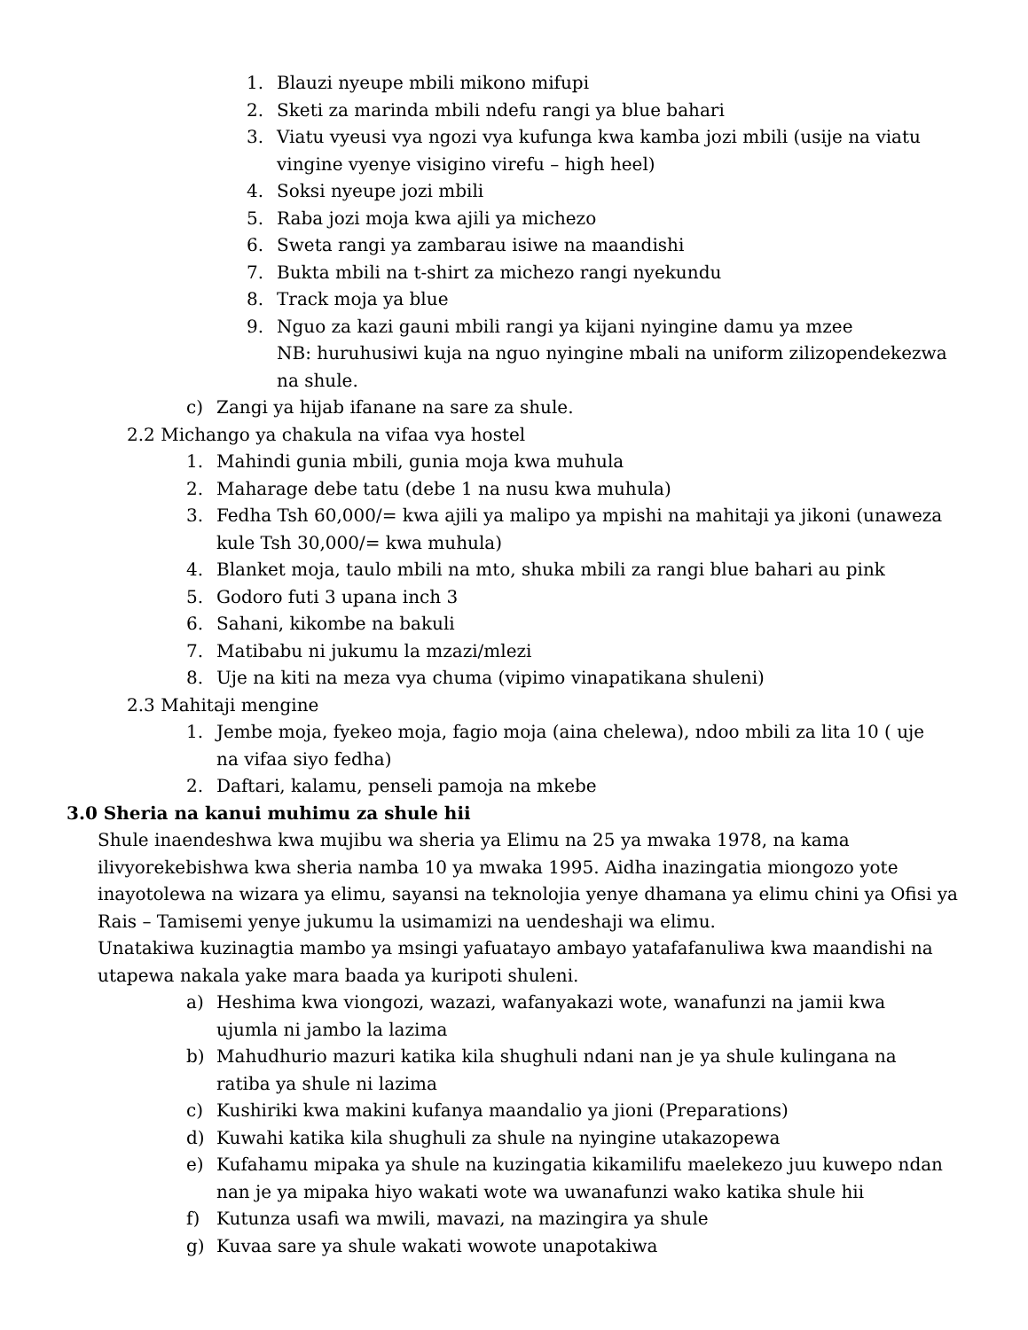1. Blauzi nyeupe mbili mikono mifupi
2. Sketi za marinda mbili ndefu rangi ya blue bahari
3. Viatu vyeusi vya ngozi vya kufunga kwa kamba jozi mbili (usije na viatu vingine vyenye visigino virefu – high heel)
4. Soksi nyeupe jozi mbili
5. Raba jozi moja kwa ajili ya michezo
6. Sweta rangi ya zambarau isiwe na maandishi
7. Bukta mbili na t-shirt za michezo rangi nyekundu
8. Track moja ya blue
9. Nguo za kazi gauni mbili rangi ya kijani nyingine damu ya mzee
NB: huruhusiwi kuja na nguo nyingine mbali na uniform zilizopendekezwa na shule.
c) Zangi ya hijab ifanane na sare za shule.
2.2 Michango ya chakula na vifaa vya hostel
1. Mahindi gunia mbili, gunia moja kwa muhula
2. Maharage debe tatu (debe 1 na nusu kwa muhula)
3. Fedha Tsh 60,000/= kwa ajili ya malipo ya mpishi na mahitaji ya jikoni (unaweza kule Tsh 30,000/= kwa muhula)
4. Blanket moja, taulo mbili na mto, shuka mbili za rangi blue bahari au pink
5. Godoro futi 3 upana inch 3
6. Sahani, kikombe na bakuli
7. Matibabu ni jukumu la mzazi/mlezi
8. Uje na kiti na meza vya chuma (vipimo vinapatikana shuleni)
2.3 Mahitaji mengine
1. Jembe moja, fyekeo moja, fagio moja (aina chelewa), ndoo mbili za lita 10 ( uje na vifaa siyo fedha)
2. Daftari, kalamu, penseli pamoja na mkebe
3.0 Sheria na kanui muhimu za shule hii
Shule inaendeshwa kwa mujibu wa sheria ya Elimu na 25 ya mwaka 1978, na kama ilivyorekebishwa kwa sheria namba 10 ya mwaka 1995. Aidha inazingatia miongozo yote inayotolewa na wizara ya elimu, sayansi na teknolojia yenye dhamana ya elimu chini ya Ofisi ya Rais – Tamisemi yenye jukumu la usimamizi na uendeshaji wa elimu.
Unatakiwa kuzinagtia mambo ya msingi yafuatayo ambayo yatafafanuliwa kwa maandishi na utapewa nakala yake mara baada ya kuripoti shuleni.
a) Heshima kwa viongozi, wazazi, wafanyakazi wote, wanafunzi na jamii kwa ujumla ni jambo la lazima
b) Mahudhurio mazuri katika kila shughuli ndani nan je ya shule kulingana na ratiba ya shule ni lazima
c) Kushiriki kwa makini kufanya maandalio ya jioni (Preparations)
d) Kuwahi katika kila shughuli za shule na nyingine utakazopewa
e) Kufahamu mipaka ya shule na kuzingatia kikamilifu maelekezo juu kuwepo ndan nan je ya mipaka hiyo wakati wote wa uwanafunzi wako katika shule hii
f) Kutunza usafi wa mwili, mavazi, na mazingira ya shule
g) Kuvaa sare ya shule wakati wowote unapotakiwa